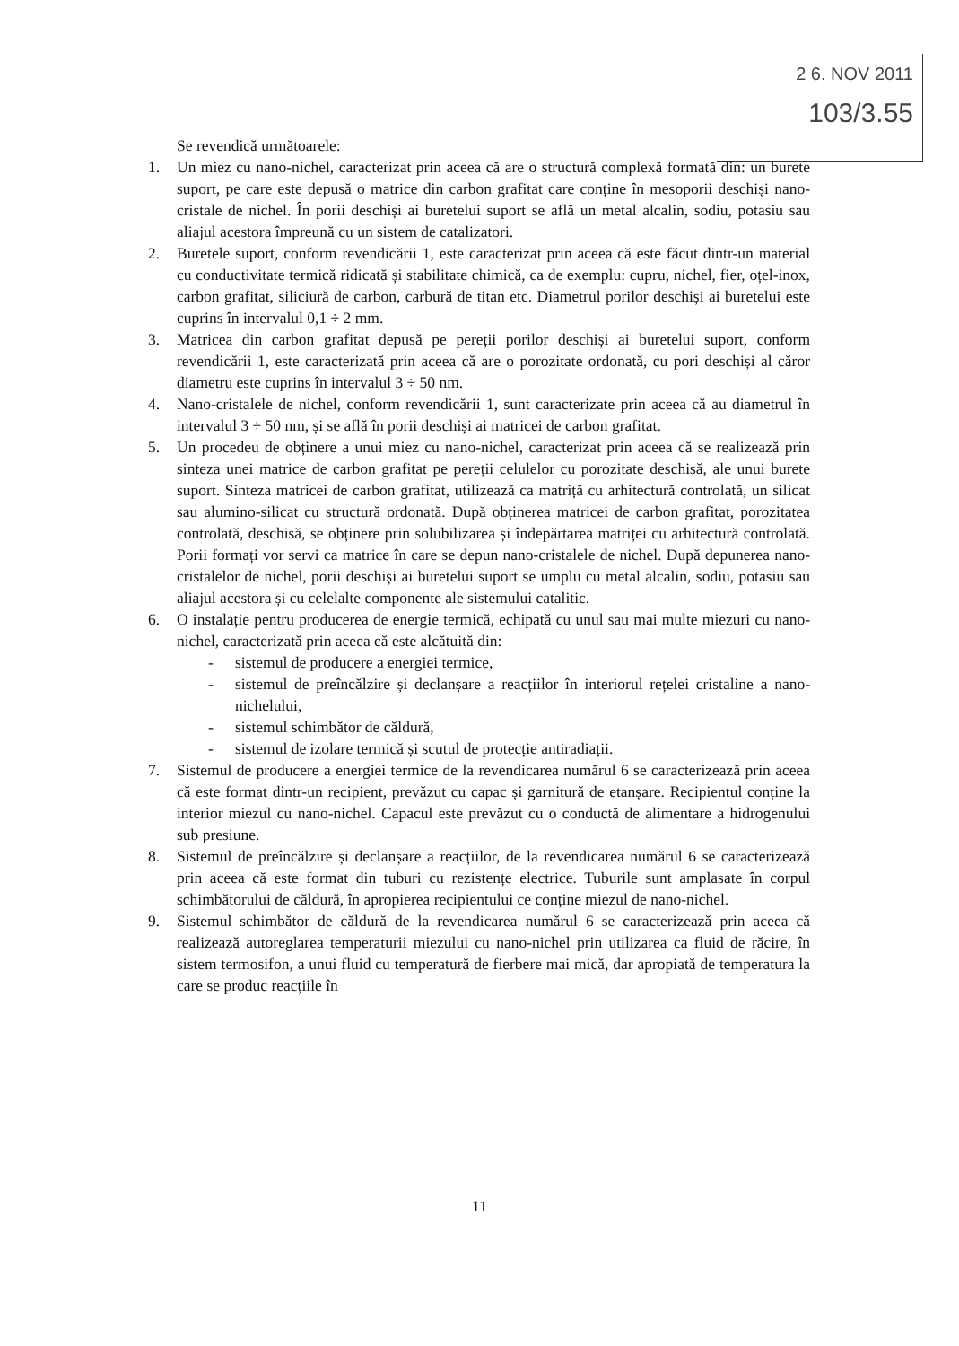2 6. NOV 2011
103/3.55
Se revendică următoarele:
1. Un miez cu nano-nichel, caracterizat prin aceea că are o structură complexă formată din: un burete suport, pe care este depusă o matrice din carbon grafitat care conține în mesoporii deschiși nano-cristale de nichel. În porii deschiși ai buretelui suport se află un metal alcalin, sodiu, potasiu sau aliajul acestora împreună cu un sistem de catalizatori.
2. Buretele suport, conform revendicării 1, este caracterizat prin aceea că este făcut dintr-un material cu conductivitate termică ridicată și stabilitate chimică, ca de exemplu: cupru, nichel, fier, oțel-inox, carbon grafitat, siliciură de carbon, carbură de titan etc. Diametrul porilor deschiși ai buretelui este cuprins în intervalul 0,1 ÷ 2 mm.
3. Matricea din carbon grafitat depusă pe pereții porilor deschiși ai buretelui suport, conform revendicării 1, este caracterizată prin aceea că are o porozitate ordonată, cu pori deschiși al căror diametru este cuprins în intervalul 3 ÷ 50 nm.
4. Nano-cristalele de nichel, conform revendicării 1, sunt caracterizate prin aceea că au diametrul în intervalul 3 ÷ 50 nm, și se află în porii deschiși ai matricei de carbon grafitat.
5. Un procedeu de obținere a unui miez cu nano-nichel, caracterizat prin aceea că se realizează prin sinteza unei matrice de carbon grafitat pe pereții celulelor cu porozitate deschisă, ale unui burete suport. Sinteza matricei de carbon grafitat, utilizează ca matriță cu arhitectură controlată, un silicat sau alumino-silicat cu structură ordonată. După obținerea matricei de carbon grafitat, porozitatea controlată, deschisă, se obținere prin solubilizarea și îndepărtarea matriței cu arhitectură controlată. Porii formați vor servi ca matrice în care se depun nano-cristalele de nichel. După depunerea nano-cristalelor de nichel, porii deschiși ai buretelui suport se umplu cu metal alcalin, sodiu, potasiu sau aliajul acestora și cu celelalte componente ale sistemului catalitic.
6. O instalație pentru producerea de energie termică, echipată cu unul sau mai multe miezuri cu nano-nichel, caracterizată prin aceea că este alcătuită din:
- sistemul de producere a energiei termice,
- sistemul de preîncălzire și declanșare a reacțiilor în interiorul rețelei cristaline a nano-nichelului,
- sistemul schimbător de căldură,
- sistemul de izolare termică și scutul de protecție antiradiații.
7. Sistemul de producere a energiei termice de la revendicarea numărul 6 se caracterizează prin aceea că este format dintr-un recipient, prevăzut cu capac și garnitură de etanșare. Recipientul conține la interior miezul cu nano-nichel. Capacul este prevăzut cu o conductă de alimentare a hidrogenului sub presiune.
8. Sistemul de preîncălzire și declanșare a reacțiilor, de la revendicarea numărul 6 se caracterizează prin aceea că este format din tuburi cu rezistențe electrice. Tuburile sunt amplasate în corpul schimbătorului de căldură, în apropierea recipientului ce conține miezul de nano-nichel.
9. Sistemul schimbător de căldură de la revendicarea numărul 6 se caracterizează prin aceea că realizează autoreglarea temperaturii miezului cu nano-nichel prin utilizarea ca fluid de răcire, în sistem termosifon, a unui fluid cu temperatură de fierbere mai mică, dar apropiată de temperatura la care se produc reacțiile în
11